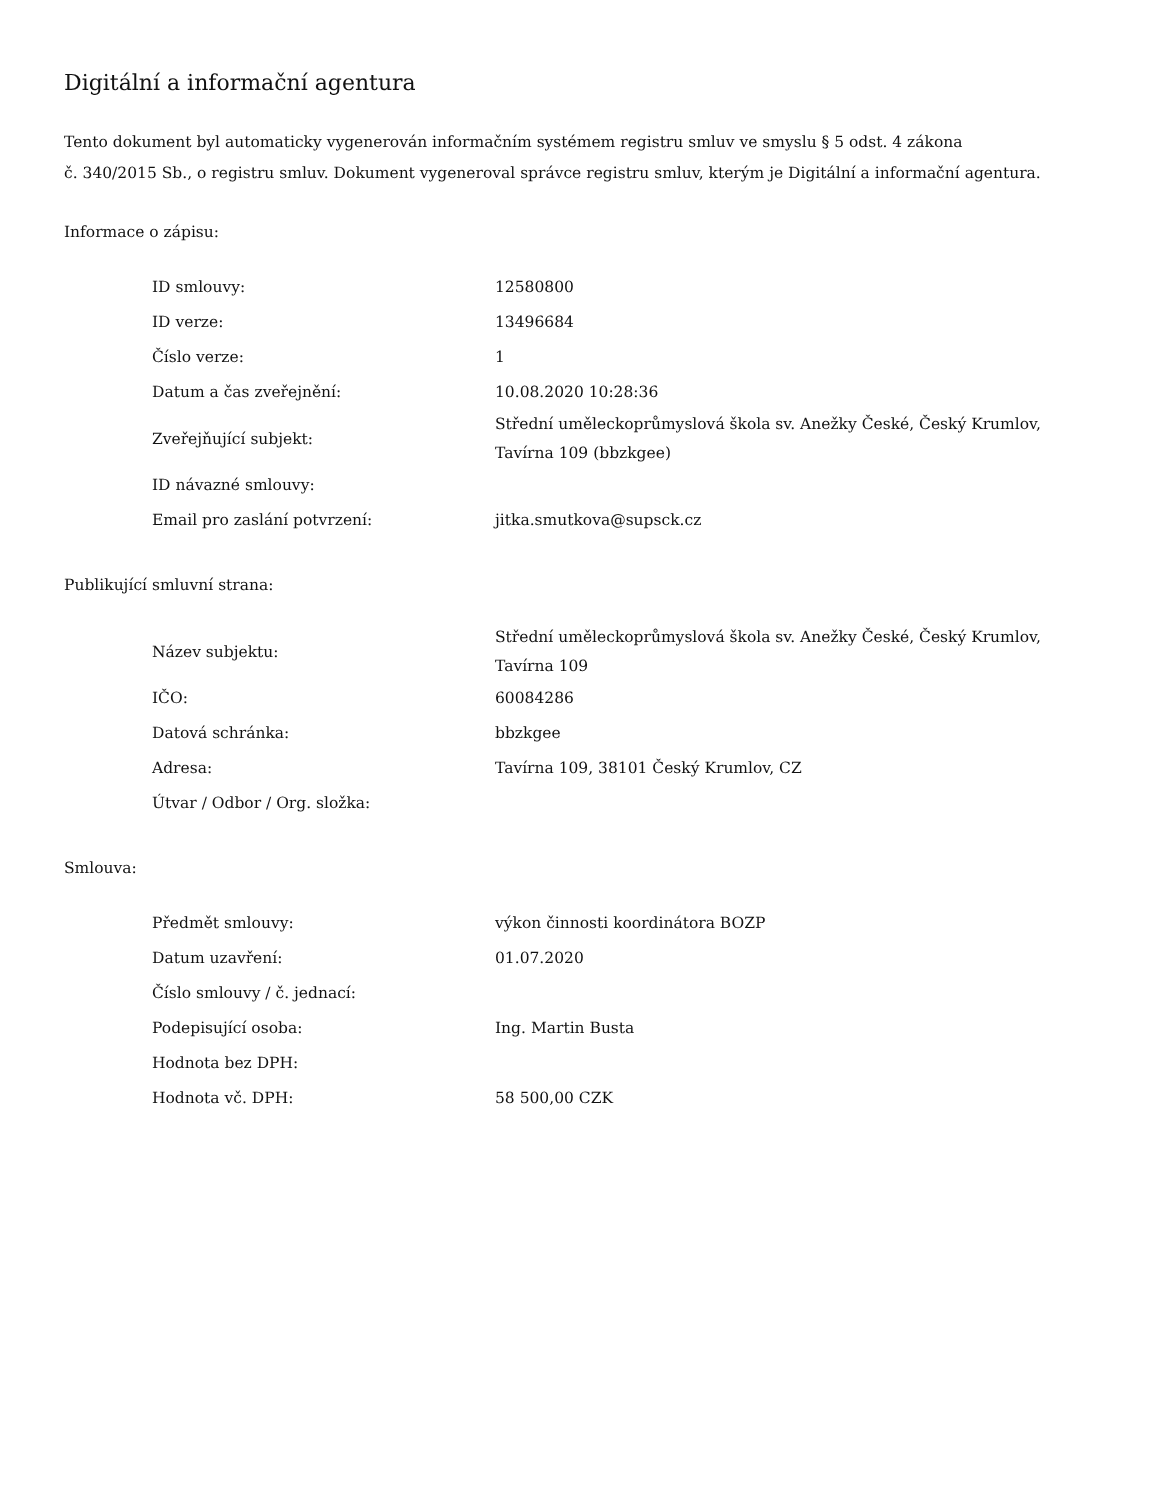Digitální a informační agentura
Tento dokument byl automaticky vygenerován informačním systémem registru smluv ve smyslu § 5 odst. 4 zákona
č. 340/2015 Sb., o registru smluv. Dokument vygeneroval správce registru smluv, kterým je Digitální a informační agentura.
Informace o zápisu:
| ID smlouvy: | 12580800 |
| ID verze: | 13496684 |
| Číslo verze: | 1 |
| Datum a čas zveřejnění: | 10.08.2020 10:28:36 |
| Zveřejňující subjekt: | Střední uměleckoprůmyslová škola sv. Anežky České, Český Krumlov, Tavírna 109 (bbzkgee) |
| ID návazné smlouvy: | |
| Email pro zaslání potvrzení: | jitka.smutkova@supsck.cz |
Publikující smluvní strana:
| Název subjektu: | Střední uměleckoprůmyslová škola sv. Anežky České, Český Krumlov, Tavírna 109 |
| IČO: | 60084286 |
| Datová schránka: | bbzkgee |
| Adresa: | Tavírna 109, 38101 Český Krumlov, CZ |
| Útvar / Odbor / Org. složka: | |
Smlouva:
| Předmět smlouvy: | výkon činnosti koordinátora BOZP |
| Datum uzavření: | 01.07.2020 |
| Číslo smlouvy / č. jednací: | |
| Podepisující osoba: | Ing. Martin Busta |
| Hodnota bez DPH: | |
| Hodnota vč. DPH: | 58 500,00 CZK |